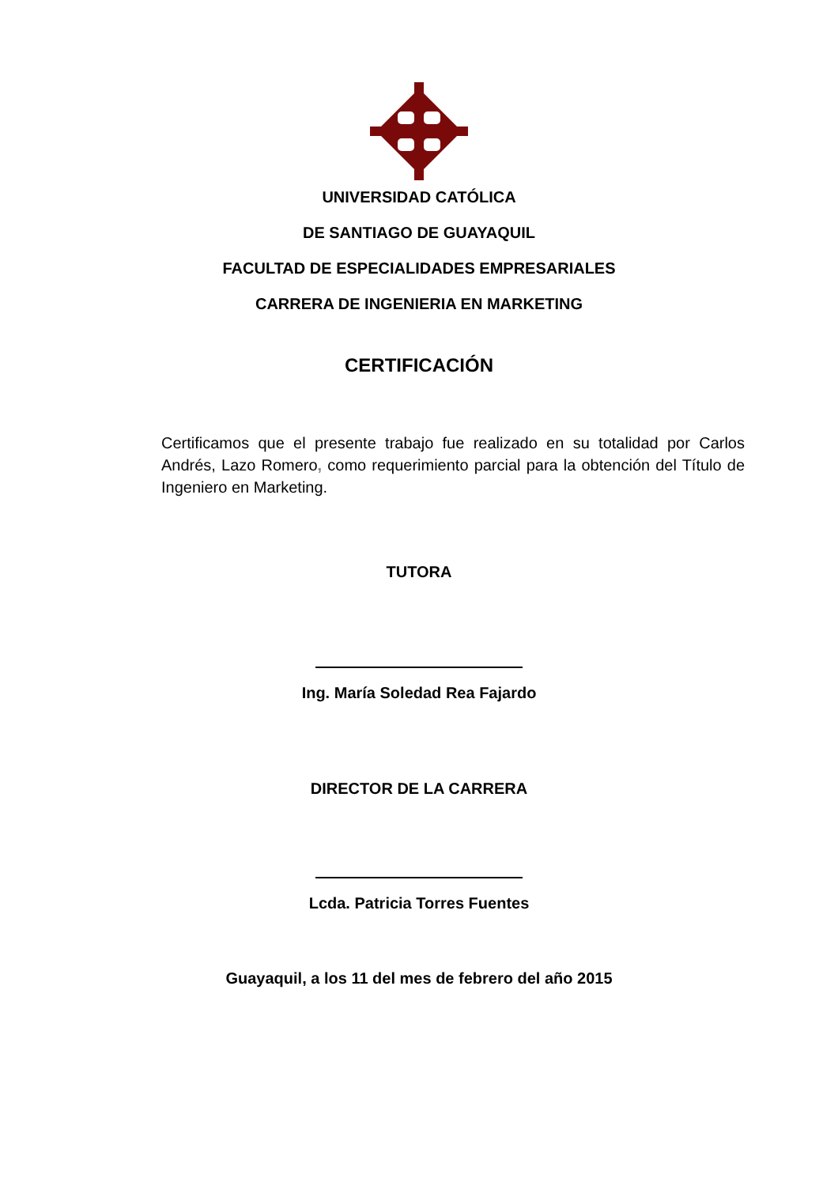UNIVERSIDAD CATÓLICA
DE SANTIAGO DE GUAYAQUIL
FACULTAD DE ESPECIALIDADES EMPRESARIALES
CARRERA DE INGENIERIA EN MARKETING
CERTIFICACIÓN
Certificamos que el presente trabajo fue realizado en su totalidad por Carlos Andrés, Lazo Romero, como requerimiento parcial para la obtención del Título de Ingeniero en Marketing.
TUTORA
Ing. María Soledad Rea Fajardo
DIRECTOR DE LA CARRERA
Lcda. Patricia Torres Fuentes
Guayaquil, a los 11 del mes de febrero del año 2015